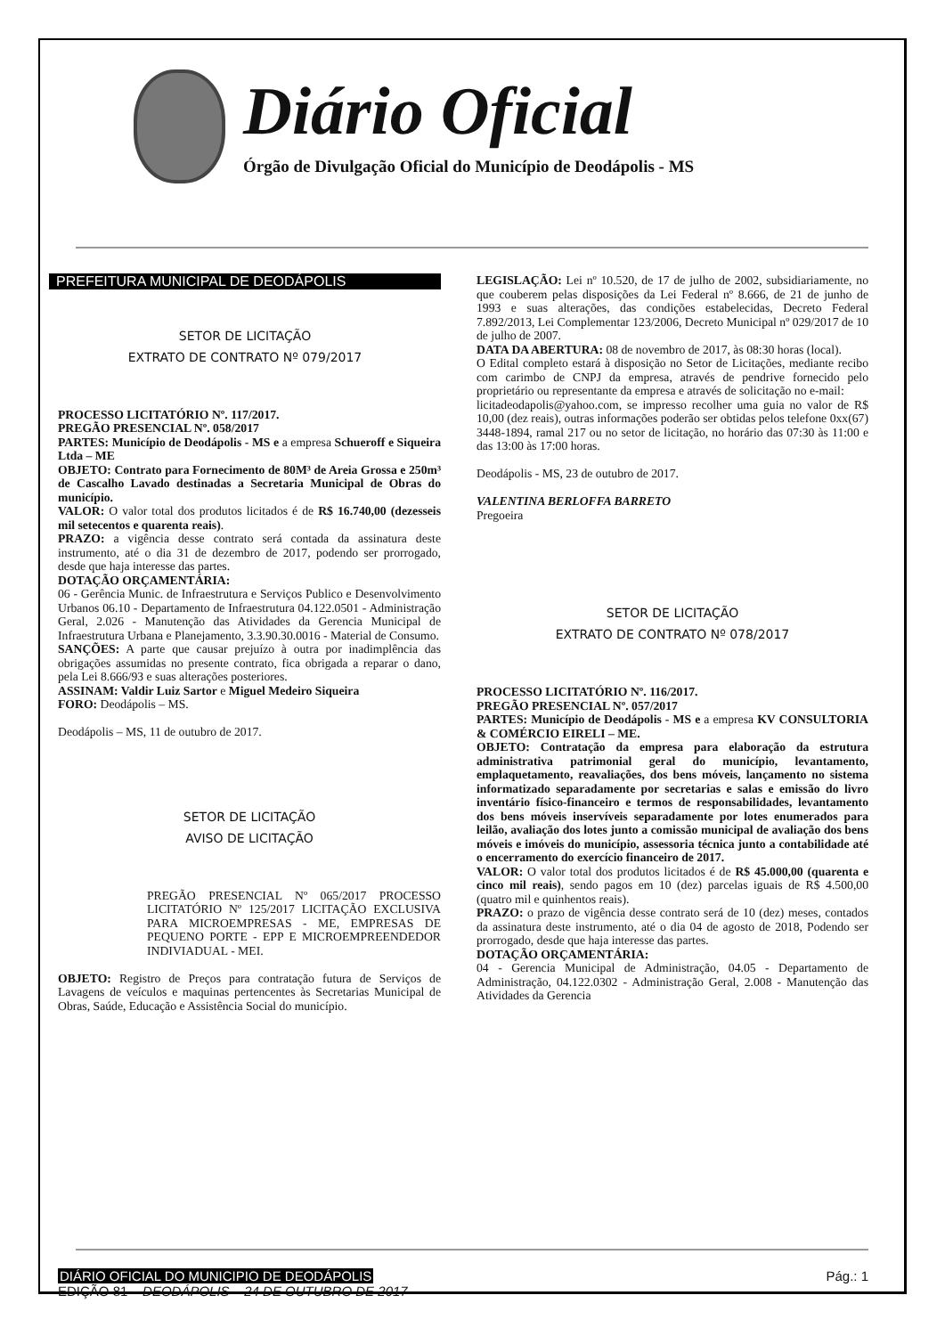Diário Oficial
Órgão de Divulgação Oficial do Município de Deodápolis - MS
PREFEITURA MUNICIPAL DE DEODÁPOLIS
SETOR DE LICITAÇÃO
EXTRATO DE CONTRATO Nº 079/2017
PROCESSO LICITATÓRIO Nº. 117/2017.
PREGÃO PRESENCIAL Nº. 058/2017
PARTES: Município de Deodápolis - MS e a empresa Schueroff e Siqueira Ltda – ME
OBJETO: Contrato para Fornecimento de 80M³ de Areia Grossa e 250m³ de Cascalho Lavado destinadas a Secretaria Municipal de Obras do município.
VALOR: O valor total dos produtos licitados é de R$ 16.740,00 (dezesseis mil setecentos e quarenta reais).
PRAZO: a vigência desse contrato será contada da assinatura deste instrumento, até o dia 31 de dezembro de 2017, podendo ser prorrogado, desde que haja interesse das partes.
DOTAÇÃO ORÇAMENTÁRIA:
06 - Gerência Munic. de Infraestrutura e Serviços Publico e Desenvolvimento Urbanos 06.10 - Departamento de Infraestrutura 04.122.0501 - Administração Geral, 2.026 - Manutenção das Atividades da Gerencia Municipal de Infraestrutura Urbana e Planejamento, 3.3.90.30.0016 - Material de Consumo.
SANÇÕES: A parte que causar prejuízo à outra por inadimplência das obrigações assumidas no presente contrato, fica obrigada a reparar o dano, pela Lei 8.666/93 e suas alterações posteriores.
ASSINAM: Valdir Luiz Sartor e Miguel Medeiro Siqueira
FORO: Deodápolis – MS.
Deodápolis – MS, 11 de outubro de 2017.
SETOR DE LICITAÇÃO
AVISO DE LICITAÇÃO
PREGÃO PRESENCIAL Nº 065/2017 PROCESSO LICITATÓRIO Nº 125/2017 LICITAÇÃO EXCLUSIVA PARA MICROEMPRESAS - ME, EMPRESAS DE PEQUENO PORTE - EPP E MICROEMPREENDEDOR INDIVIADUAL - MEI.
OBJETO: Registro de Preços para contratação futura de Serviços de Lavagens de veículos e maquinas pertencentes às Secretarias Municipal de Obras, Saúde, Educação e Assistência Social do município.
LEGISLAÇÃO: Lei nº 10.520, de 17 de julho de 2002, subsidiariamente, no que couberem pelas disposições da Lei Federal nº 8.666, de 21 de junho de 1993 e suas alterações, das condições estabelecidas, Decreto Federal 7.892/2013, Lei Complementar 123/2006, Decreto Municipal nº 029/2017 de 10 de julho de 2007.
DATA DA ABERTURA: 08 de novembro de 2017, às 08:30 horas (local).
O Edital completo estará à disposição no Setor de Licitações, mediante recibo com carimbo de CNPJ da empresa, através de pendrive fornecido pelo proprietário ou representante da empresa e através de solicitação no e-mail:
licitadeodapolis@yahoo.com, se impresso recolher uma guia no valor de R$ 10,00 (dez reais), outras informações poderão ser obtidas pelos telefone 0xx(67) 3448-1894, ramal 217 ou no setor de licitação, no horário das 07:30 às 11:00 e das 13:00 às 17:00 horas.
Deodápolis - MS, 23 de outubro de 2017.
VALENTINA BERLOFFA BARRETO
Pregoeira
SETOR DE LICITAÇÃO
EXTRATO DE CONTRATO Nº 078/2017
PROCESSO LICITATÓRIO Nº. 116/2017.
PREGÃO PRESENCIAL Nº. 057/2017
PARTES: Município de Deodápolis - MS e a empresa KV CONSULTORIA & COMÉRCIO EIRELI – ME.
OBJETO: Contratação da empresa para elaboração da estrutura administrativa patrimonial geral do município, levantamento, emplaquetamento, reavaliações, dos bens móveis, lançamento no sistema informatizado separadamente por secretarias e salas e emissão do livro inventário físico-financeiro e termos de responsabilidades, levantamento dos bens móveis inservíveis separadamente por lotes enumerados para leilão, avaliação dos lotes junto a comissão municipal de avaliação dos bens móveis e imóveis do município, assessoria técnica junto a contabilidade até o encerramento do exercício financeiro de 2017.
VALOR: O valor total dos produtos licitados é de R$ 45.000,00 (quarenta e cinco mil reais), sendo pagos em 10 (dez) parcelas iguais de R$ 4.500,00 (quatro mil e quinhentos reais).
PRAZO: o prazo de vigência desse contrato será de 10 (dez) meses, contados da assinatura deste instrumento, até o dia 04 de agosto de 2018, Podendo ser prorrogado, desde que haja interesse das partes.
DOTAÇÃO ORÇAMENTÁRIA:
04 - Gerencia Municipal de Administração, 04.05 - Departamento de Administração, 04.122.0302 - Administração Geral, 2.008 - Manutenção das Atividades da Gerencia
DIÁRIO OFICIAL DO MUNICIPIO DE DEODÁPOLIS
EDIÇÃO 81 – DEODÁPOLIS – 24 DE OUTUBRO DE 2017
Pág.: 1